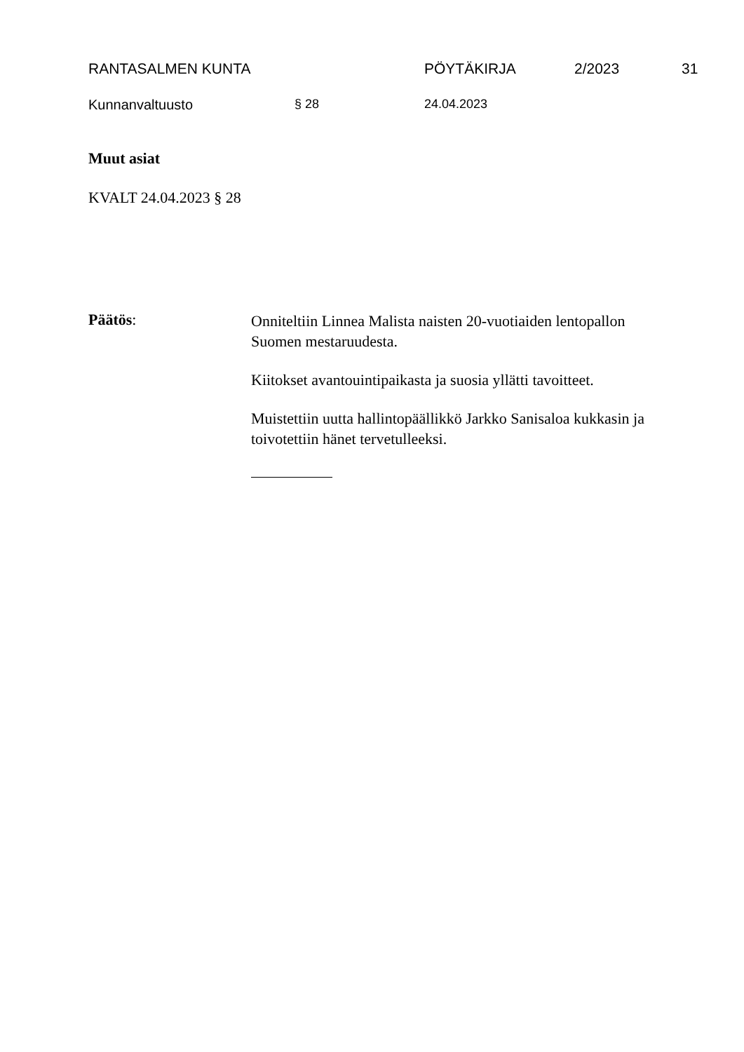RANTASALMEN KUNTA PÖYTÄKIRJA 2/2023 31
Kunnanvaltuusto § 28 24.04.2023
Muut asiat
KVALT 24.04.2023 § 28
Päätös:
Onniteltiin Linnea Malista naisten 20-vuotiaiden lentopallon Suomen mestaruudesta.
Kiitokset avantouintipaikasta ja suosia yllätti tavoitteet.
Muistettiin uutta hallintopäällikkö Jarkko Sanisaloa kukkasin ja toivotettiin hänet tervetulleeksi.